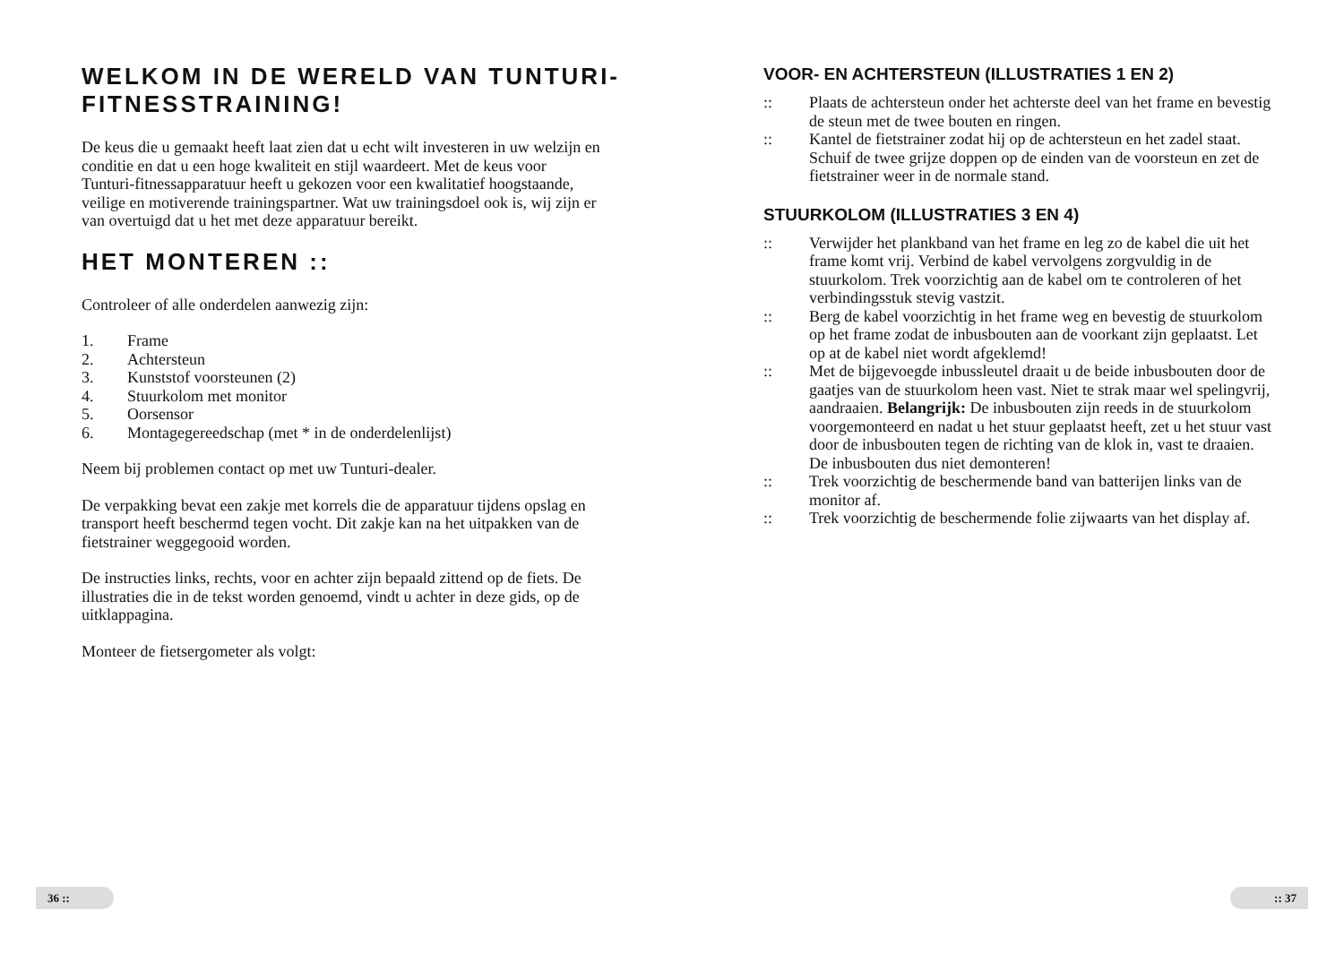WELKOM IN DE WERELD VAN TUNTURI-FITNESSTRAINING!
De keus die u gemaakt heeft laat zien dat u echt wilt investeren in uw welzijn en conditie en dat u een hoge kwaliteit en stijl waardeert. Met de keus voor Tunturi-fitnessapparatuur heeft u gekozen voor een kwalitatief hoogstaande, veilige en motiverende trainingspartner. Wat uw trainingsdoel ook is, wij zijn er van overtuigd dat u het met deze apparatuur bereikt.
HET MONTEREN ::
Controleer of alle onderdelen aanwezig zijn:
1. Frame
2. Achtersteun
3. Kunststof voorsteunen (2)
4. Stuurkolom met monitor
5. Oorsensor
6. Montagegereedschap (met * in de onderdelenlijst)
Neem bij problemen contact op met uw Tunturi-dealer.
De verpakking bevat een zakje met korrels die de apparatuur tijdens opslag en transport heeft beschermd tegen vocht. Dit zakje kan na het uitpakken van de fietstrainer weggegooid worden.
De instructies links, rechts, voor en achter zijn bepaald zittend op de fiets. De illustraties die in de tekst worden genoemd, vindt u achter in deze gids, op de uitklappagina.
Monteer de fietsergometer als volgt:
VOOR- EN ACHTERSTEUN (ILLUSTRATIES 1 EN 2)
:: Plaats de achtersteun onder het achterste deel van het frame en bevestig de steun met de twee bouten en ringen.
:: Kantel de fietstrainer zodat hij op de achtersteun en het zadel staat. Schuif de twee grijze doppen op de einden van de voorsteun en zet de fietstrainer weer in de normale stand.
STUURKOLOM (ILLUSTRATIES 3 EN 4)
:: Verwijder het plankband van het frame en leg zo de kabel die uit het frame komt vrij. Verbind de kabel vervolgens zorgvuldig in de stuurkolom. Trek voorzichtig aan de kabel om te controleren of het verbindingsstuk stevig vastzit.
:: Berg de kabel voorzichtig in het frame weg en bevestig de stuurkolom op het frame zodat de inbusbouten aan de voorkant zijn geplaatst. Let op at de kabel niet wordt afgeklemd!
:: Met de bijgevoegde inbussleutel draait u de beide inbusbouten door de gaatjes van de stuurkolom heen vast. Niet te strak maar wel spelingvrij, aandraaien. Belangrijk: De inbusbouten zijn reeds in de stuurkolom voorgemonteerd en nadat u het stuur geplaatst heeft, zet u het stuur vast door de inbusbouten tegen de richting van de klok in, vast te draaien. De inbusbouten dus niet demonteren!
:: Trek voorzichtig de beschermende band van batterijen links van de monitor af.
:: Trek voorzichtig de beschermende folie zijwaarts van het display af.
36 :: :: 37